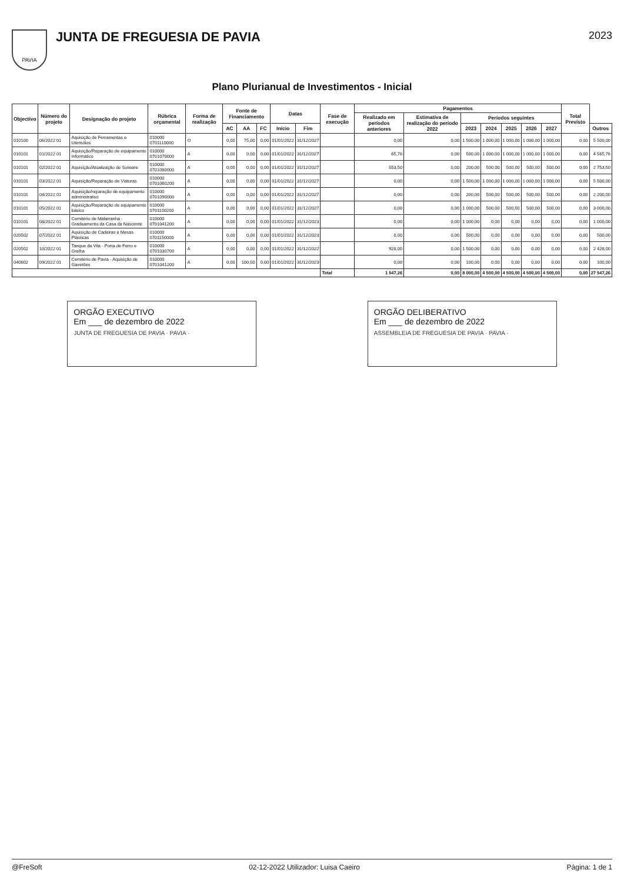PAVIA
JUNTA DE FREGUESIA DE PAVIA
2023
Plano Plurianual de Investimentos - Inicial
| Objectivo | Número do projeto | Designação do projeto | Rúbrica orçamental | Forma de realização | Fonte de Financiamento | | | Datas | | Fase de execução | Pagamentos | | | | | | | Total Previsto | |
| --- | --- | --- | --- | --- | --- | --- | --- | --- | --- | --- | --- | --- | --- | --- | --- | --- | --- | --- | --- |
| | | | | | | | | | | | Realizado em períodos anteriores | Estimativa de realização do período 2022 | Períodos seguintes | | | | | | |
| | | | | | AC | AA | FC | Início | Fim | | | | 2023 | 2024 | 2025 | 2026 | 2027 | | Outros |
| 010100 | 06/2022 01 | Aquisição de Ferramentas e Utensílios | 010000 0701110000 | O | 0,00 | 75,00 | 0,00 | 01/01/2022 | 31/12/2027 | | 0,00 | 0,00 | 1 500,00 | 1 000,00 | 1 000,00 | 1 000,00 | 1 000,00 | 0,00 | 5 500,00 |
| 010101 | 01/2022 01 | Aquisição/Reparação de equipamento Informático | 010000 0701070000 | A | 0,00 | 0,00 | 0,00 | 01/01/2022 | 31/12/2027 | | 65,76 | 0,00 | 500,00 | 1 000,00 | 1 000,00 | 1 000,00 | 1 000,00 | 0,00 | 4 565,76 |
| 010101 | 02/2022 01 | Aquisição/Atualização de Sotware | 010000 0701080000 | A | 0,00 | 0,00 | 0,00 | 01/01/2022 | 31/12/2027 | | 553,50 | 0,00 | 200,00 | 500,00 | 500,00 | 500,00 | 500,00 | 0,00 | 2 753,50 |
| 010101 | 03/2022 01 | Aquisição/Reparação de Viaturas | 010000 0701060200 | A | 0,00 | 0,00 | 0,00 | 01/01/2022 | 31/12/2027 | | 0,00 | 0,00 | 1 500,00 | 1 000,00 | 1 000,00 | 1 000,00 | 1 000,00 | 0,00 | 5 500,00 |
| 010101 | 04/2022 01 | Aquisição/reparação de equipamento administrativo | 010000 0701090000 | A | 0,00 | 0,00 | 0,00 | 01/01/2022 | 31/12/2027 | | 0,00 | 0,00 | 200,00 | 500,00 | 500,00 | 500,00 | 500,00 | 0,00 | 2 200,00 |
| 010101 | 05/2022 01 | Aquisição/Reparação de equipamento básico | 010000 0701100200 | A | 0,00 | 0,00 | 0,00 | 01/01/2022 | 31/12/2027 | | 0,00 | 0,00 | 1 000,00 | 500,00 | 500,00 | 500,00 | 500,00 | 0,00 | 3 000,00 |
| 010101 | 08/2022 01 | Cemitério de Malarranha - Gradeamento da Casa da Nascente | 010000 0701041200 | A | 0,00 | 0,00 | 0,00 | 01/01/2022 | 31/12/2023 | | 0,00 | 0,00 | 1 000,00 | 0,00 | 0,00 | 0,00 | 0,00 | 0,00 | 1 000,00 |
| 020502 | 07/2022 01 | Aquisição de Cadeiras e Mesas Plásticas | 010000 0701150000 | A | 0,00 | 0,00 | 0,00 | 01/01/2022 | 31/12/2023 | | 0,00 | 0,00 | 500,00 | 0,00 | 0,00 | 0,00 | 0,00 | 0,00 | 500,00 |
| 020502 | 10/2022 01 | Tanque da Vila - Porta de Ferro e Grelha | 010000 0701030700 | A | 0,00 | 0,00 | 0,00 | 01/01/2022 | 31/12/2022 | | 928,00 | 0,00 | 1 500,00 | 0,00 | 0,00 | 0,00 | 0,00 | 0,00 | 2 428,00 |
| 040602 | 09/2022 01 | Cemitério de Pavia - Aquisição de Gavetões | 010000 0701041200 | A | 0,00 | 100,00 | 0,00 | 01/01/2022 | 31/12/2023 | | 0,00 | 0,00 | 100,00 | 0,00 | 0,00 | 0,00 | 0,00 | 0,00 | 100,00 |
| | | | | | | | | | | Total | 1 547,26 | 0,00 | 8 000,00 | 4 500,00 | 4 500,00 | 4 500,00 | 4 500,00 | 0,00 | 27 547,26 |
ORGÃO EXECUTIVO
Em ___ de dezembro de 2022
JUNTA DE FREGUESIA DE PAVIA · PAVIA ·
ORGÃO DELIBERATIVO
Em ___ de dezembro de 2022
ASSEMBLEIA DE FREGUESIA DE PAVIA · PAVIA ·
@FreSoft 02-12-2022 Utilizador: Luisa Caeiro Página: 1 de 1